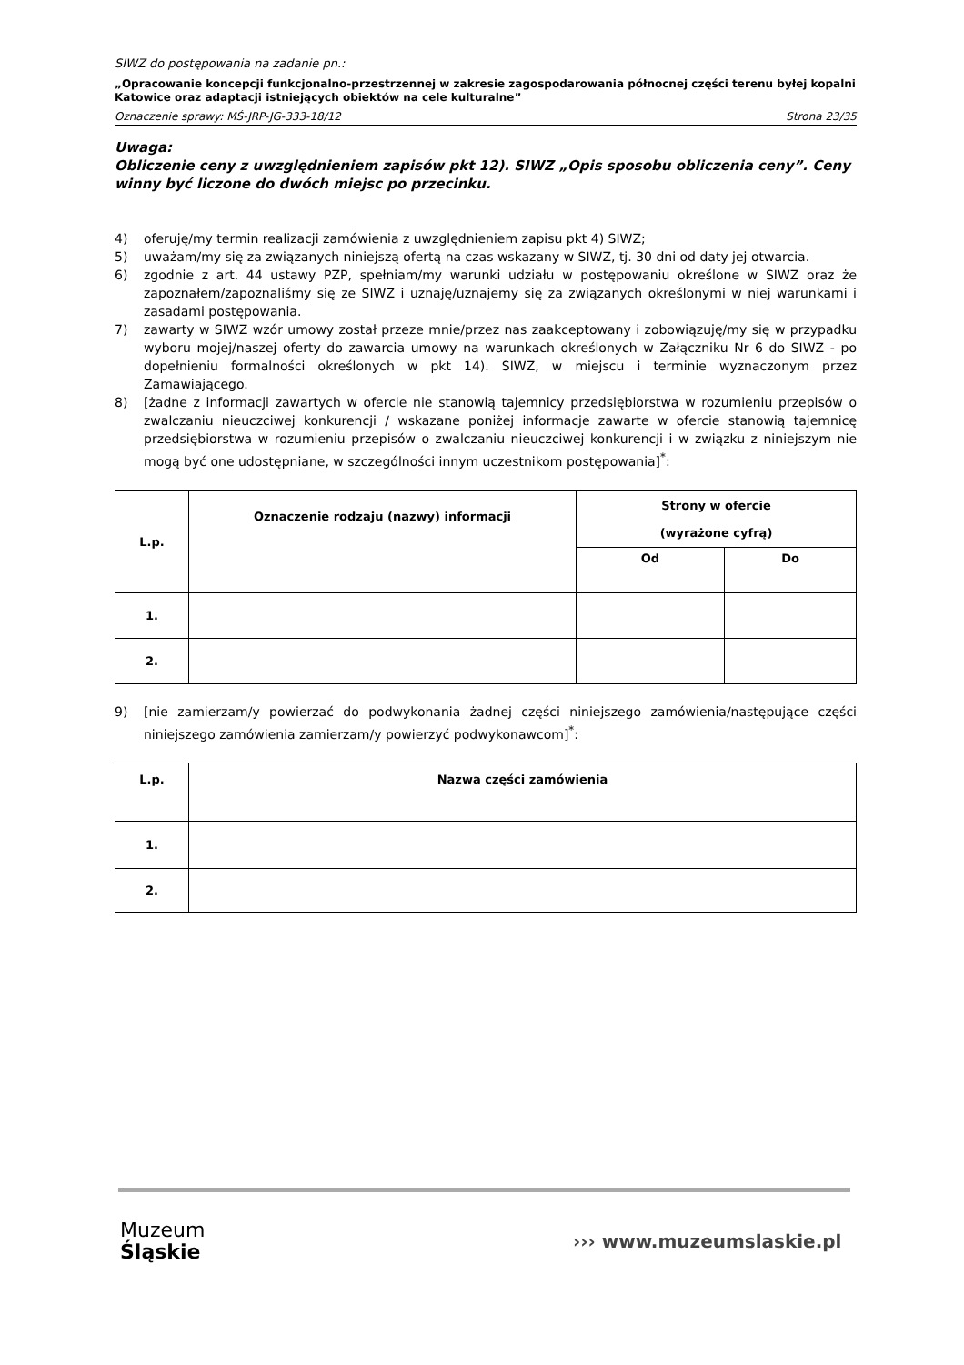SIWZ do postępowania na zadanie pn.:
„Opracowanie koncepcji funkcjonalno-przestrzennej w zakresie zagospodarowania północnej części terenu byłej kopalni Katowice oraz adaptacji istniejących obiektów na cele kulturalne”
Oznaczenie sprawy: MŚ-JRP-JG-333-18/12 Strona 23/35
Uwaga:
Obliczenie ceny z uwzględnieniem zapisów pkt 12). SIWZ „Opis sposobu obliczenia ceny”. Ceny winny być liczone do dwóch miejsc po przecinku.
4) oferuję/my termin realizacji zamówienia z uwzględnieniem zapisu pkt 4) SIWZ;
5) uważam/my się za związanych niniejszą ofertą na czas wskazany w SIWZ, tj. 30 dni od daty jej otwarcia.
6) zgodnie z art. 44 ustawy PZP, spełniam/my warunki udziału w postępowaniu określone w SIWZ oraz że zapoznałem/zapoznaliśmy się ze SIWZ i uznaję/uznajemy się za związanych określonymi w niej warunkami i zasadami postępowania.
7) zawarty w SIWZ wzór umowy został przeze mnie/przez nas zaakceptowany i zobowiązuję/my się w przypadku wyboru mojej/naszej oferty do zawarcia umowy na warunkach określonych w Załączniku Nr 6 do SIWZ - po dopełnieniu formalności określonych w pkt 14). SIWZ, w miejscu i terminie wyznaczonym przez Zamawiającego.
8) [żadne z informacji zawartych w ofercie nie stanowią tajemnicy przedsiębiorstwa w rozumieniu przepisów o zwalczaniu nieuczciwej konkurencji / wskazane poniżej informacje zawarte w ofercie stanowią tajemnicę przedsiębiorstwa w rozumieniu przepisów o zwalczaniu nieuczciwej konkurencji i w związku z niniejszym nie mogą być one udostępniane, w szczególności innym uczestnikom postępowania]<sup>*</sup>:
| L.p. | Oznaczenie rodzaju (nazwy) informacji | Strony w ofercie (wyrażone cyfrą) | |
| --- | --- | --- | --- |
| | | Od | Do |
| 1. | | | |
| 2. | | | |
9) [nie zamierzam/y powierzać do podwykonania żadnej części niniejszego zamówienia/następujące części niniejszego zamówienia zamierzam/y powierzyć podwykonawcom]<sup>*</sup>:
| L.p. | Nazwa części zamówienia |
| --- | --- |
| 1. | |
| 2. | |
Muzeum
Śląskie
››› www.muzeumslaskie.pl